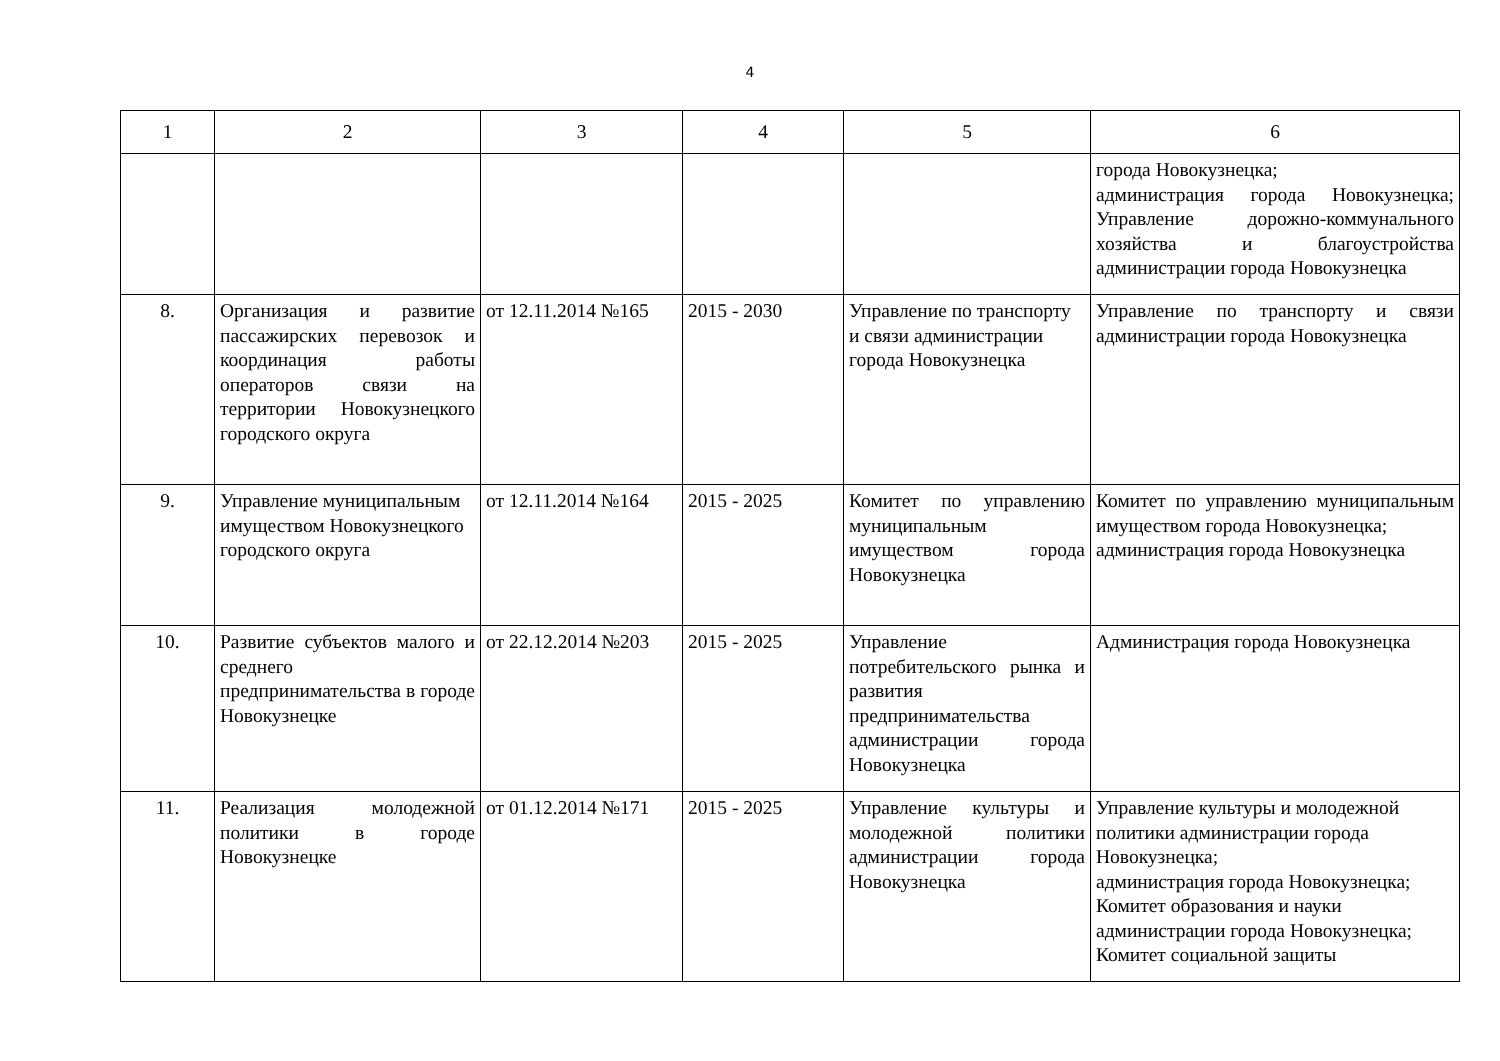4
| 1 | 2 | 3 | 4 | 5 | 6 |
| --- | --- | --- | --- | --- | --- |
| | | | | | города Новокузнецка; администрация города Новокузнецка; Управление дорожно-коммунального хозяйства и благоустройства администрации города Новокузнецка |
| 8. | Организация и развитие пассажирских перевозок и координация работы операторов связи на территории Новокузнецкого городского округа | от 12.11.2014 №165 | 2015 - 2030 | Управление по транспорту и связи администрации города Новокузнецка | Управление по транспорту и связи администрации города Новокузнецка |
| 9. | Управление муниципальным имуществом Новокузнецкого городского округа | от 12.11.2014 №164 | 2015 - 2025 | Комитет по управлению муниципальным имуществом города Новокузнецка | Комитет по управлению муниципальным имуществом города Новокузнецка; администрация города Новокузнецка |
| 10. | Развитие субъектов малого и среднего предпринимательства в городе Новокузнецке | от 22.12.2014 №203 | 2015 - 2025 | Управление потребительского рынка и развития предпринимательства администрации города Новокузнецка | Администрация города Новокузнецка |
| 11. | Реализация молодежной политики в городе Новокузнецке | от 01.12.2014 №171 | 2015 - 2025 | Управление культуры и молодежной политики администрации города Новокузнецка | Управление культуры и молодежной политики администрации города Новокузнецка; администрация города Новокузнецка; Комитет образования и науки администрации города Новокузнецка; Комитет социальной защиты |